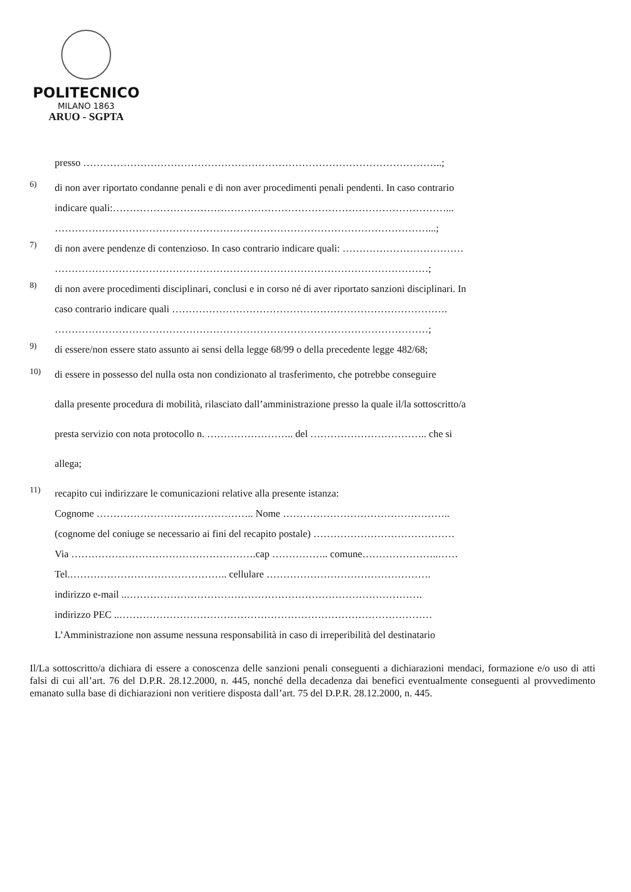POLITECNICO
MILANO 1863
ARUO - SGPTA
presso ……………………………………………………………………………………………..;
6)
di non aver riportato condanne penali e di non aver procedimenti penali pendenti. In caso contrario
indicare quali:………………………………………………………………………………………...
…………………………………………………………………………………………………...;
7)
di non avere pendenze di contenzioso. In caso contrario indicare quali: ………………………………
…………………………………………………………………………………………………;
8)
di non avere procedimenti disciplinari, conclusi e in corso né di aver riportato sanzioni disciplinari. In
caso contrario indicare quali ……………………………………………………………………….
…………………………………………………………………………………………………;
9)
di essere/non essere stato assunto ai sensi della legge 68/99 o della precedente legge 482/68;
10)
di essere in possesso del nulla osta non condizionato al trasferimento, che potrebbe conseguire
dalla presente procedura di mobilità, rilasciato dall’amministrazione presso la quale il/la sottoscritto/a
presta servizio con nota protocollo n. …………………….. del …………………………….. che si
allega;
11)
recapito cui indirizzare le comunicazioni relative alla presente istanza:
Cognome ……………………………………….. Nome …………………………………………..
(cognome del coniuge se necessario ai fini del recapito postale) ……………………………………
Via ……………………………………………….cap …………….. comune…………………..……
Tel.……………………………………….. cellulare ………………………………………….
indirizzo e-mail ..…………………………………………………………………………….
indirizzo PEC ..…………………………………………………………………………………
L’Amministrazione non assume nessuna responsabilità in caso di irreperibilità del destinatario
Il/La sottoscritto/a dichiara di essere a conoscenza delle sanzioni penali conseguenti a dichiarazioni mendaci, formazione e/o uso di atti falsi di cui all’art. 76 del D.P.R. 28.12.2000, n. 445, nonché della decadenza dai benefici eventualmente conseguenti al provvedimento emanato sulla base di dichiarazioni non veritiere disposta dall’art. 75 del D.P.R. 28.12.2000, n. 445.